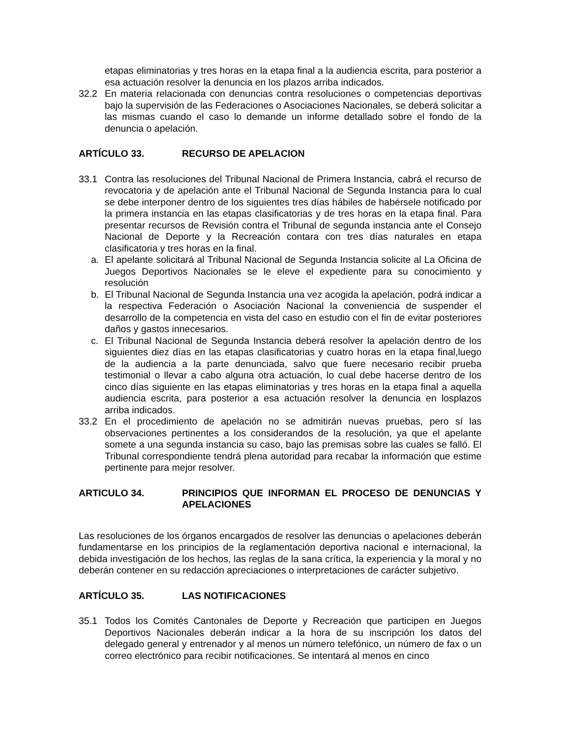etapas eliminatorias y tres horas en la etapa final a la audiencia escrita, para posterior a esa actuación resolver la denuncia en los plazos arriba indicados.
32.2 En materia relacionada con denuncias contra resoluciones o competencias deportivas bajo la supervisión de las Federaciones o Asociaciones Nacionales, se deberá solicitar a las mismas cuando el caso lo demande un informe detallado sobre el fondo de la denuncia o apelación.
ARTÍCULO 33. RECURSO DE APELACION
33.1 Contra las resoluciones del Tribunal Nacional de Primera Instancia, cabrá el recurso de revocatoria y de apelación ante el Tribunal Nacional de Segunda Instancia para lo cual se debe interponer dentro de los siguientes tres días hábiles de habérsele notificado por la primera instancia en las etapas clasificatorias y de tres horas en la etapa final. Para presentar recursos de Revisión contra el Tribunal de segunda instancia ante el Consejo Nacional de Deporte y la Recreación contara con tres días naturales en etapa clasificatoria y tres horas en la final.
a. El apelante solicitará al Tribunal Nacional de Segunda Instancia solicite al La Oficina de Juegos Deportivos Nacionales se le eleve el expediente para su conocimiento y resolución
b. El Tribunal Nacional de Segunda Instancia una vez acogida la apelación, podrá indicar a la respectiva Federación o Asociación Nacional la conveniencia de suspender el desarrollo de la competencia en vista del caso en estudio con el fin de evitar posteriores daños y gastos innecesarios.
c. El Tribunal Nacional de Segunda Instancia deberá resolver la apelación dentro de los siguientes diez días en las etapas clasificatorias y cuatro horas en la etapa final,luego de la audiencia a la parte denunciada, salvo que fuere necesario recibir prueba testimonial o llevar a cabo alguna otra actuación, lo cual debe hacerse dentro de los cinco días siguiente en las etapas eliminatorias y tres horas en la etapa final a aquella audiencia escrita, para posterior a esa actuación resolver la denuncia en losplazos arriba indicados.
33.2 En el procedimiento de apelación no se admitirán nuevas pruebas, pero sí las observaciones pertinentes a los considerandos de la resolución, ya que el apelante somete a una segunda instancia su caso, bajo las premisas sobre las cuales se falló. El Tribunal correspondiente tendrá plena autoridad para recabar la información que estime pertinente para mejor resolver.
ARTICULO 34. PRINCIPIOS QUE INFORMAN EL PROCESO DE DENUNCIAS Y APELACIONES
Las resoluciones de los órganos encargados de resolver las denuncias o apelaciones deberán fundamentarse en los principios de la reglamentación deportiva nacional e internacional, la debida investigación de los hechos, las reglas de la sana crítica, la experiencia y la moral y no deberán contener en su redacción apreciaciones o interpretaciones de carácter subjetivo.
ARTÍCULO 35. LAS NOTIFICACIONES
35.1 Todos los Comités Cantonales de Deporte y Recreación que participen en Juegos Deportivos Nacionales deberán indicar a la hora de su inscripción los datos del delegado general y entrenador y al menos un número telefónico, un número de fax o un correo electrónico para recibir notificaciones. Se intentará al menos en cinco